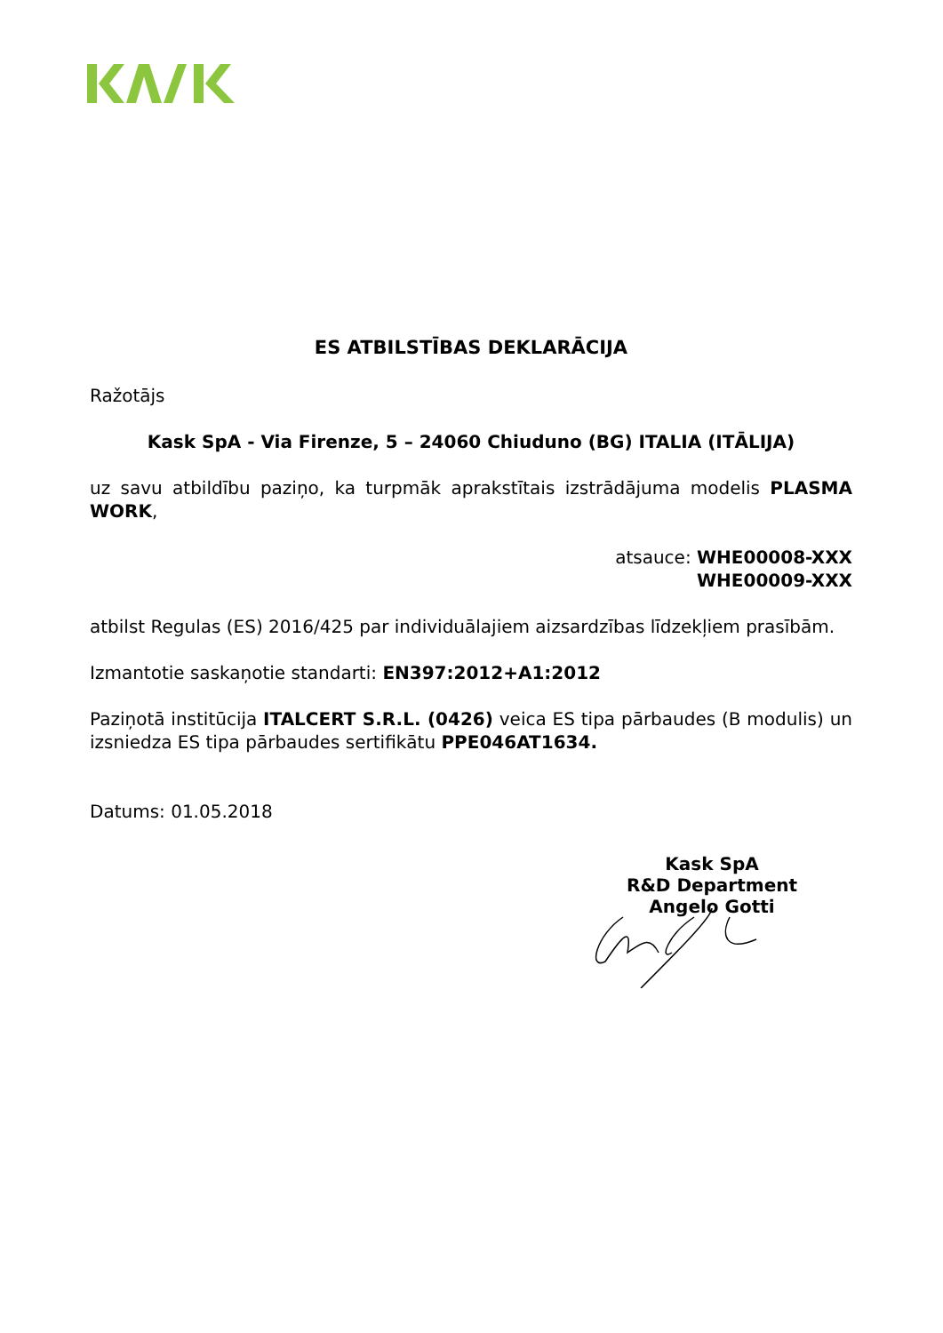ES ATBILSTĪBAS DEKLARĀCIJA
Ražotājs
Kask SpA - Via Firenze, 5 – 24060 Chiuduno (BG) ITALIA (ITĀLIJA)
uz savu atbildību paziņo, ka turpmāk aprakstītais izstrādājuma modelis PLASMA WORK,
atsauce: WHE00008-XXX
WHE00009-XXX
atbilst Regulas (ES) 2016/425 par individuālajiem aizsardzības līdzekļiem prasībām.
Izmantotie saskaņotie standarti: EN397:2012+A1:2012
Paziņotā institūcija ITALCERT S.R.L. (0426) veica ES tipa pārbaudes (B modulis) un izsniedza ES tipa pārbaudes sertifikātu PPE046AT1634.
Datums: 01.05.2018
Kask SpA
R&D Department
Angelo Gotti